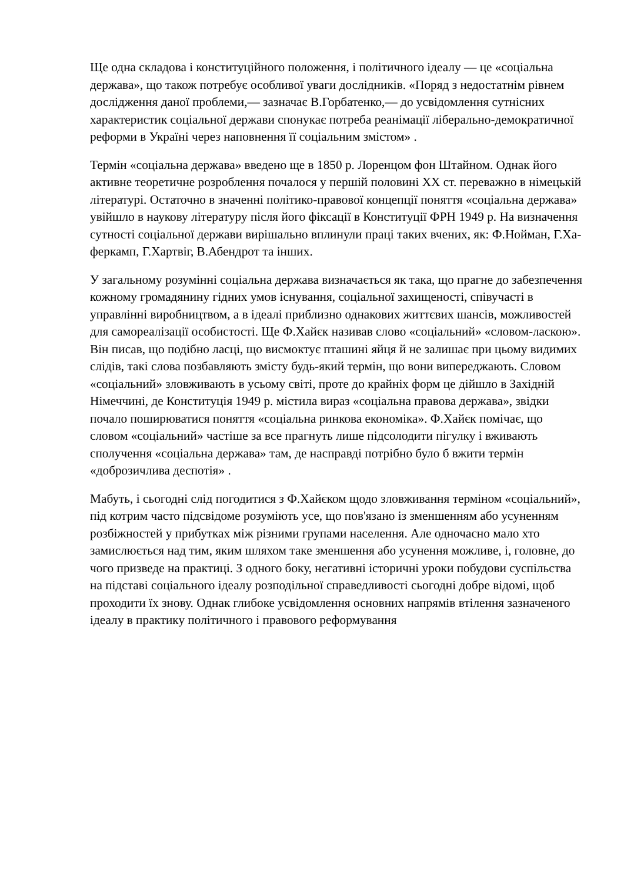Ще одна складова і конституційного положення, і політичного ідеалу — це «соціальна держава», що також потребує особливої уваги дослідників. «Поряд з недостатнім рівнем дослідження даної проблеми,— зазначає В.Горбатенко,— до усвідомлення сутнісних характеристик соціальної держави спонукає потреба реанімації ліберально-демократичної реформи в Україні через наповнення її соціальним змістом» .
Термін «соціальна держава» введено ще в 1850 р. Лоренцом фон Штайном. Однак його активне теоретичне розроблення почалося у першій половині XX ст. переважно в німецькій літературі. Остаточно в значенні політико-правової концепції поняття «соціальна держава» увійшло в наукову літературу після його фіксації в Конституції ФРН 1949 р. На визначення сутності соціальної держави вирішально вплинули праці таких вчених, як: Ф.Нойман, Г.Ха-феркамп, Г.Хартвіг, В.Абендрот та інших.
У загальному розумінні соціальна держава визначається як така, що прагне до забезпечення кожному громадянину гідних умов існування, соціальної захищеності, співучасті в управлінні виробництвом, а в ідеалі приблизно однакових життєвих шансів, можливостей для самореалізації особистості. Ще Ф.Хайєк називав слово «соціальний» «словом-ласкою». Він писав, що подібно ласці, що висмоктує пташині яйця й не залишає при цьому видимих слідів, такі слова позбавляють змісту будь-який термін, що вони випереджають. Словом «соціальний» зловживають в усьому світі, проте до крайніх форм це дійшло в Західній Німеччині, де Конституція 1949 р. містила вираз «соціальна правова держава», звідки почало поширюватися поняття «соціальна ринкова економіка». Ф.Хайєк помічає, що словом «соціальний» частіше за все прагнуть лише підсолодити пігулку і вживають сполучення «соціальна держава» там, де насправді потрібно було б вжити термін «доброзичлива деспотія» .
Мабуть, і сьогодні слід погодитися з Ф.Хайєком щодо зловживання терміном «соціальний», під котрим часто підсвідоме розуміють усе, що пов'язано із зменшенням або усуненням розбіжностей у прибутках між різними групами населення. Але одночасно мало хто замислюється над тим, яким шляхом таке зменшення або усунення можливе, і, головне, до чого призведе на практиці. З одного боку, негативні історичні уроки побудови суспільства на підставі соціального ідеалу розподільної справедливості сьогодні добре відомі, щоб проходити їх знову. Однак глибоке усвідомлення основних напрямів втілення зазначеного ідеалу в практику політичного і правового реформування